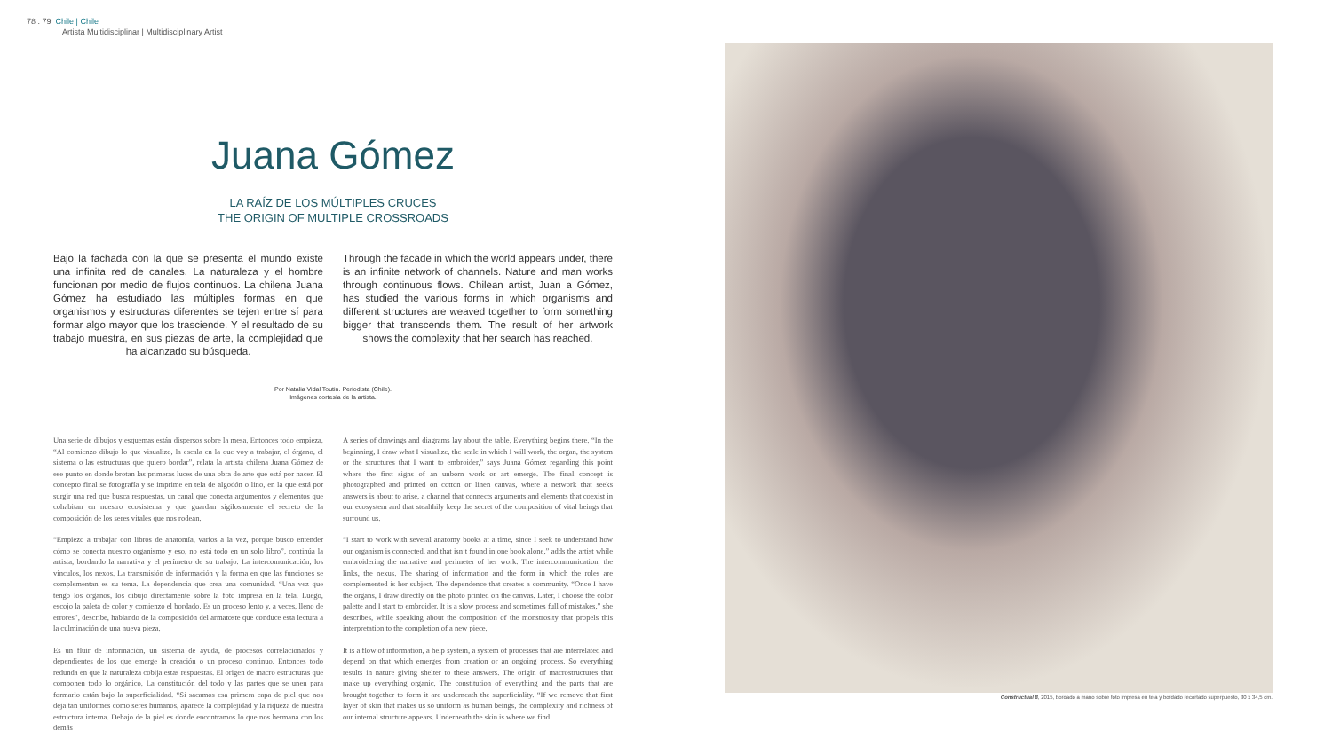78 . 79 Chile | Chile
Artista Multidisciplinar | Multidisciplinary Artist
Juana Gómez
LA RAÍZ DE LOS MÚLTIPLES CRUCES
THE ORIGIN OF MULTIPLE CROSSROADS
Bajo la fachada con la que se presenta el mundo existe una infinita red de canales. La naturaleza y el hombre funcionan por medio de flujos continuos. La chilena Juana Gómez ha estudiado las múltiples formas en que organismos y estructuras diferentes se tejen entre sí para formar algo mayor que los trasciende. Y el resultado de su trabajo muestra, en sus piezas de arte, la complejidad que ha alcanzado su búsqueda.
Through the facade in which the world appears under, there is an infinite network of channels. Nature and man works through continuous flows. Chilean artist, Juan a Gómez, has studied the various forms in which organisms and different structures are weaved together to form something bigger that transcends them. The result of her artwork shows the complexity that her search has reached.
Por Natalia Vidal Toutin. Periodista (Chile).
Imágenes cortesía de la artista.
Una serie de dibujos y esquemas están dispersos sobre la mesa. Entonces todo empieza. “Al comienzo dibujo lo que visualizo, la escala en la que voy a trabajar, el órgano, el sistema o las estructuras que quiero bordar”, relata la artista chilena Juana Gómez de ese punto en donde brotan las primeras luces de una obra de arte que está por nacer. El concepto final se fotografía y se imprime en tela de algodón o lino, en la que está por surgir una red que busca respuestas, un canal que conecta argumentos y elementos que cohabitan en nuestro ecosistema y que guardan sigilosamente el secreto de la composición de los seres vitales que nos rodean.
“Empiezo a trabajar con libros de anatomía, varios a la vez, porque busco entender cómo se conecta nuestro organismo y eso, no está todo en un solo libro”, continúa la artista, bordando la narrativa y el perímetro de su trabajo. La intercomunicación, los vínculos, los nexos. La transmisión de información y la forma en que las funciones se complementan es su tema. La dependencia que crea una comunidad. “Una vez que tengo los órganos, los dibujo directamente sobre la foto impresa en la tela. Luego, escojo la paleta de color y comienzo el bordado. Es un proceso lento y, a veces, lleno de errores”, describe, hablando de la composición del armatoste que conduce esta lectura a la culminación de una nueva pieza.
Es un fluir de información, un sistema de ayuda, de procesos correlacionados y dependientes de los que emerge la creación o un proceso continuo. Entonces todo redunda en que la naturaleza cobija estas respuestas. El origen de macro estructuras que componen todo lo orgánico. La constitución del todo y las partes que se unen para formarlo están bajo la superficialidad. “Si sacamos esa primera capa de piel que nos deja tan uniformes como seres humanos, aparece la complejidad y la riqueza de nuestra estructura interna. Debajo de la piel es donde encontramos lo que nos hermana con los demás
A series of drawings and diagrams lay about the table. Everything begins there. “In the beginning, I draw what I visualize, the scale in which I will work, the organ, the system or the structures that I want to embroider,” says Juana Gómez regarding this point where the first signs of an unborn work or art emerge. The final concept is photographed and printed on cotton or linen canvas, where a network that seeks answers is about to arise, a channel that connects arguments and elements that coexist in our ecosystem and that stealthily keep the secret of the composition of vital beings that surround us.
“I start to work with several anatomy books at a time, since I seek to understand how our organism is connected, and that isn’t found in one book alone,” adds the artist while embroidering the narrative and perimeter of her work. The intercommunication, the links, the nexus. The sharing of information and the form in which the roles are complemented is her subject. The dependence that creates a community. “Once I have the organs, I draw directly on the photo printed on the canvas. Later, I choose the color palette and I start to embroider. It is a slow process and sometimes full of mistakes,” she describes, while speaking about the composition of the monstrosity that propels this interpretation to the completion of a new piece.
It is a flow of information, a help system, a system of processes that are interrelated and depend on that which emerges from creation or an ongoing process. So everything results in nature giving shelter to these answers. The origin of macrostructures that make up everything organic. The constitution of everything and the parts that are brought together to form it are underneath the superficiality. “If we remove that first layer of skin that makes us so uniform as human beings, the complexity and richness of our internal structure appears. Underneath the skin is where we find
Constructual 8, 2015, bordado a mano sobre foto impresa en tela y bordado recortado superpuesto, 30 x 34,5 cm.